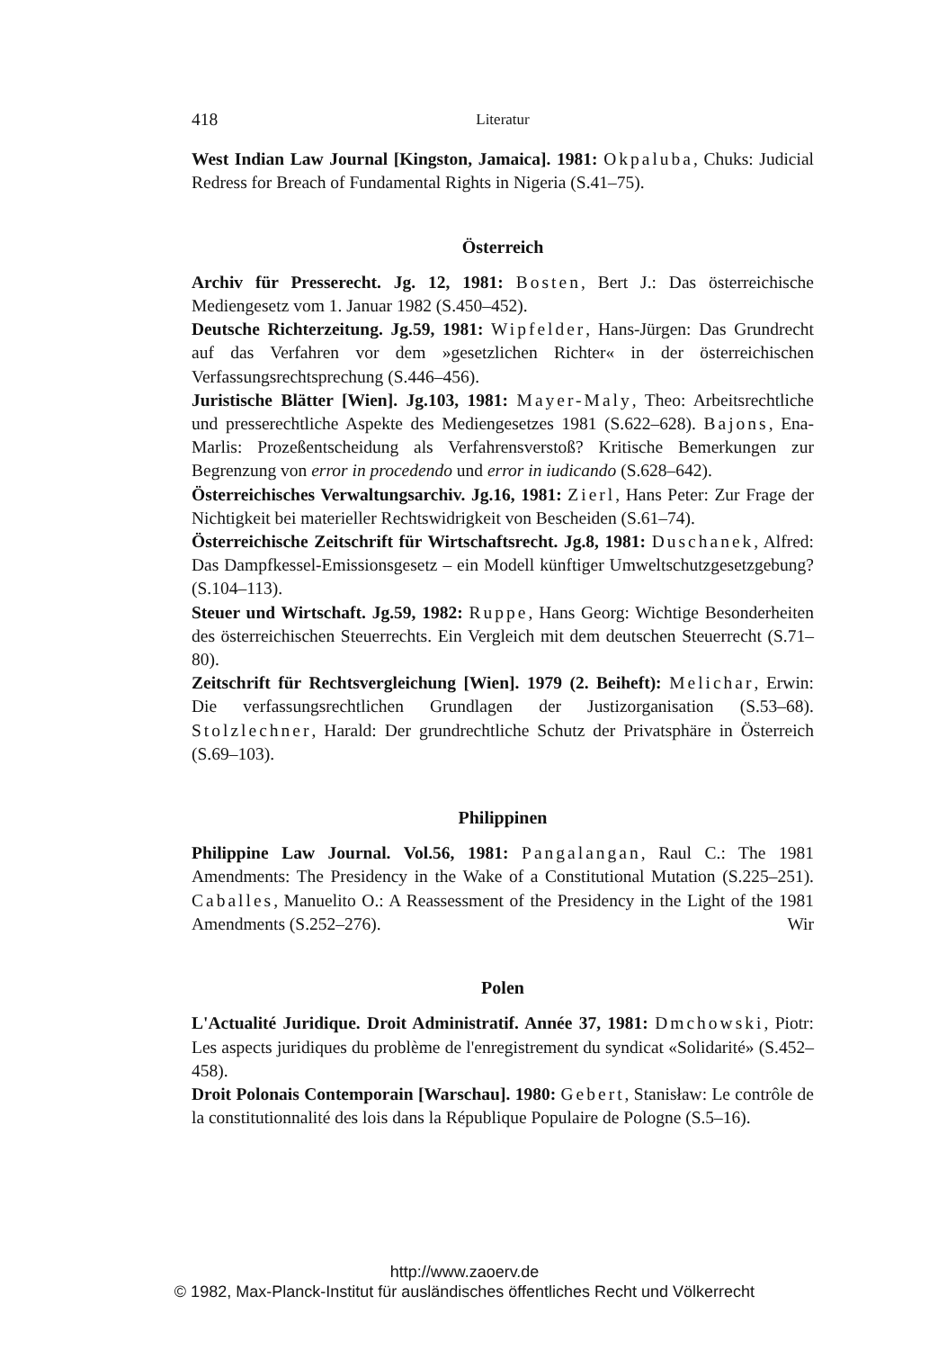418 Literatur
West Indian Law Journal [Kingston, Jamaica]. 1981: Okpaluba, Chuks: Judicial Redress for Breach of Fundamental Rights in Nigeria (S.41–75).
Österreich
Archiv für Presserecht. Jg. 12, 1981: Bosten, Bert J.: Das österreichische Mediengesetz vom 1. Januar 1982 (S.450–452).
Deutsche Richterzeitung. Jg.59, 1981: Wipfelder, Hans-Jürgen: Das Grundrecht auf das Verfahren vor dem »gesetzlichen Richter« in der österreichischen Verfassungsrechtsprechung (S.446–456).
Juristische Blätter [Wien]. Jg.103, 1981: Mayer-Maly, Theo: Arbeitsrechtliche und presserechtliche Aspekte des Mediengesetzes 1981 (S.622–628). Bajons, Ena-Marlis: Prozeßentscheidung als Verfahrensverstoß? Kritische Bemerkungen zur Begrenzung von error in procedendo und error in iudicando (S.628–642).
Österreichisches Verwaltungsarchiv. Jg.16, 1981: Zierl, Hans Peter: Zur Frage der Nichtigkeit bei materieller Rechtswidrigkeit von Bescheiden (S.61–74).
Österreichische Zeitschrift für Wirtschaftsrecht. Jg.8, 1981: Duschanek, Alfred: Das Dampfkessel-Emissionsgesetz – ein Modell künftiger Umweltschutzgesetzgebung? (S.104–113).
Steuer und Wirtschaft. Jg.59, 1982: Ruppe, Hans Georg: Wichtige Besonderheiten des österreichischen Steuerrechts. Ein Vergleich mit dem deutschen Steuerrecht (S.71–80).
Zeitschrift für Rechtsvergleichung [Wien]. 1979 (2. Beiheft): Melichar, Erwin: Die verfassungsrechtlichen Grundlagen der Justizorganisation (S.53–68). Stolzlechner, Harald: Der grundrechtliche Schutz der Privatsphäre in Österreich (S.69–103).
Philippinen
Philippine Law Journal. Vol.56, 1981: Pangalangan, Raul C.: The 1981 Amendments: The Presidency in the Wake of a Constitutional Mutation (S.225–251). Caballes, Manuelito O.: A Reassessment of the Presidency in the Light of the 1981 Amendments (S.252–276). Wir
Polen
L'Actualité Juridique. Droit Administratif. Année 37, 1981: Dmchowski, Piotr: Les aspects juridiques du problème de l'enregistrement du syndicat «Solidarité» (S.452–458).
Droit Polonais Contemporain [Warschau]. 1980: Gebert, Stanisław: Le contrôle de la constitutionnalité des lois dans la République Populaire de Pologne (S.5–16).
http://www.zaoerv.de
© 1982, Max-Planck-Institut für ausländisches öffentliches Recht und Völkerrecht